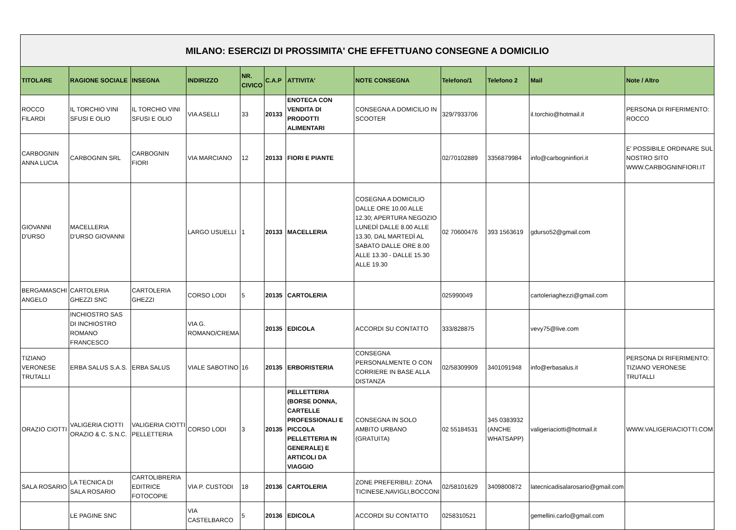| MILANO: ESERCIZI DI PROSSIMITA' CHE EFFETTUANO CONSEGNE A DOMICILIO | | | | | | | | | | | |
| TITOLARE | RAGIONE SOCIALE | INSEGNA | INDIRIZZO | NR. CIVICO | C.A.P | ATTIVITA' | NOTE CONSEGNA | Telefono/1 | Telefono 2 | Mail | Note / Altro |
| ROCCO FILARDI | IL TORCHIO VINI SFUSI E OLIO | IL TORCHIO VINI SFUSI E OLIO | VIA ASELLI | 33 | 20133 | ENOTECA CON VENDITA DI PRODOTTI ALIMENTARI | CONSEGNA A DOMICILIO IN SCOOTER | 329/7933706 | | il.torchio@hotmail.it | PERSONA DI RIFERIMENTO: ROCCO |
| CARBOGNIN ANNA LUCIA | CARBOGNIN SRL | CARBOGNIN FIORI | VIA MARCIANO | 12 | 20133 | FIORI E PIANTE | | 02/70102889 | 3356879984 | info@carbogninfiori.it | E' POSSIBILE ORDINARE SUL NOSTRO SITO WWW.CARBOGNINFIORI.IT |
| GIOVANNI D'URSO | MACELLERIA D'URSO GIOVANNI | | LARGO USUELLI | 1 | 20133 | MACELLERIA | COSEGNA A DOMICILIO DALLE ORE 10.00 ALLE 12.30; APERTURA NEGOZIO LUNEDÌ DALLE 8.00 ALLE 13.30, DAL MARTEDÌ AL SABATO DALLE ORE 8.00 ALLE 13.30 - DALLE 15.30 ALLE 19.30 | 02 70600476 | 393 1563619 | gdurso52@gmail.com | |
| BERGAMASCHI ANGELO | CARTOLERIA GHEZZI SNC | CARTOLERIA GHEZZI | CORSO LODI | 5 | 20135 | CARTOLERIA | | 025990049 | | cartoleriaghezzi@gmail.com | |
| | INCHIOSTRO SAS DI INCHIOSTRO ROMANO FRANCESCO | | VIA G. ROMANO/CREMA | | 20135 | EDICOLA | ACCORDI SU CONTATTO | 333/828875 | | vevy75@live.com | |
| TIZIANO VERONESE TRUTALLI | ERBA SALUS S.A.S. | ERBA SALUS | VIALE SABOTINO | 16 | 20135 | ERBORISTERIA | CONSEGNA PERSONALMENTE O CON CORRIERE IN BASE ALLA DISTANZA | 02/58309909 | 3401091948 | info@erbasalus.it | PERSONA DI RIFERIMENTO: TIZIANO VERONESE TRUTALLI |
| ORAZIO CIOTTI | VALIGERIA CIOTTI ORAZIO & C. S.N.C. | VALIGERIA CIOTTI PELLETTERIA | CORSO LODI | 3 | 20135 | PELLETTERIA (BORSE DONNA, CARTELLE PROFESSIONALI E PICCOLA PELLETTERIA IN GENERALE) E ARTICOLI DA VIAGGIO | CONSEGNA IN SOLO AMBITO URBANO (GRATUITA) | 02 55184531 | 345 0383932 (ANCHE WHATSAPP) | valigeriaciotti@hotmail.it | WWW.VALIGERIACIOTTI.COM |
| SALA ROSARIO | LA TECNICA DI SALA ROSARIO | CARTOLIBRERIA EDITRICE FOTOCOPIE | VIA P. CUSTODI | 18 | 20136 | CARTOLERIA | ZONE PREFERIBILI: ZONA TICINESE,NAVIGLI,BOCCONI | 02/58101629 | 3409800872 | latecnicadisalarosario@gmail.com | |
| | LE PAGINE SNC | | VIA CASTELBARCO | 5 | 20136 | EDICOLA | ACCORDI SU CONTATTO | 0258310521 | | gemellini.carlo@gmail.com | |